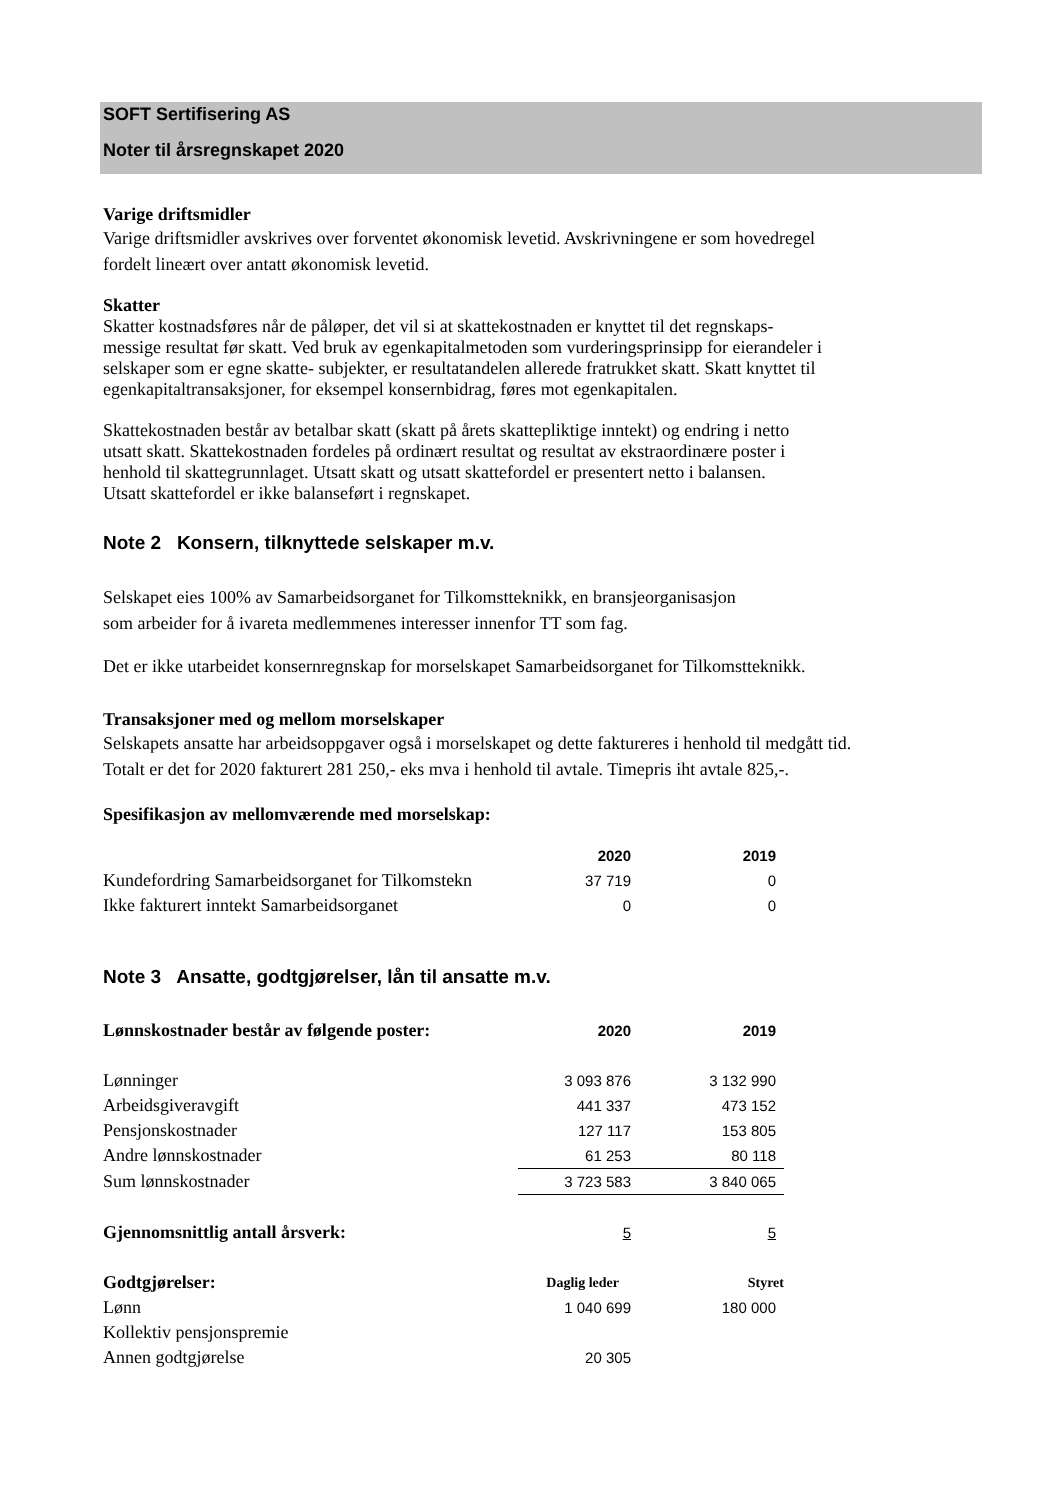SOFT Sertifisering AS
Noter til årsregnskapet 2020
Varige driftsmidler
Varige driftsmidler avskrives over forventet økonomisk levetid. Avskrivningene er som hovedregel
fordelt lineært over antatt økonomisk levetid.
Skatter
Skatter kostnadsføres når de påløper, det vil si at skattekostnaden er knyttet til det regnskaps-
messige resultat før skatt. Ved bruk av egenkapitalmetoden som vurderingsprinsipp for eierandeler i
selskaper som er egne skatte- subjekter, er resultatandelen allerede fratrukket skatt. Skatt knyttet til
egenkapitaltransaksjoner, for eksempel konsernbidrag, føres mot egenkapitalen.
Skattekostnaden består av betalbar skatt (skatt på årets skattepliktige inntekt) og endring i netto
utsatt skatt. Skattekostnaden fordeles på ordinært resultat og resultat av ekstraordinære poster i
henhold til skattegrunnlaget. Utsatt skatt og utsatt skattefordel er presentert netto i balansen.
Utsatt skattefordel er ikke balanseført i regnskapet.
Note 2 Konsern, tilknyttede selskaper m.v.
Selskapet eies 100% av Samarbeidsorganet for Tilkomstteknikk, en bransjeorganisasjon
som arbeider for å ivareta medlemmenes interesser innenfor TT som fag.
Det er ikke utarbeidet konsernregnskap for morselskapet Samarbeidsorganet for Tilkomstteknikk.
Transaksjoner med og mellom morselskaper
Selskapets ansatte har arbeidsoppgaver også i morselskapet og dette faktureres i henhold til medgått tid.
Totalt er det for 2020 fakturert 281 250,- eks mva i henhold til avtale. Timepris iht avtale 825,-.
Spesifikasjon av mellomværende med morselskap:
| | 2020 | 2019 |
| Kundefordring Samarbeidsorganet for Tilkomstekn | 37 719 | 0 |
| Ikke fakturert inntekt Samarbeidsorganet | 0 | 0 |
Note 3 Ansatte, godtgjørelser, lån til ansatte m.v.
| Lønnskostnader består av følgende poster: | 2020 | 2019 |
| --- | --- | --- |
| Lønninger | 3 093 876 | 3 132 990 |
| Arbeidsgiveravgift | 441 337 | 473 152 |
| Pensjonskostnader | 127 117 | 153 805 |
| Andre lønnskostnader | 61 253 | 80 118 |
| Sum lønnskostnader | 3 723 583 | 3 840 065 |
| Gjennomsnittlig antall årsverk: | 5 | 5 |
| Godtgjørelser: | Daglig leder | Styret |
| Lønn | 1 040 699 | 180 000 |
| Kollektiv pensjonspremie | | |
| Annen godtgjørelse | 20 305 | |